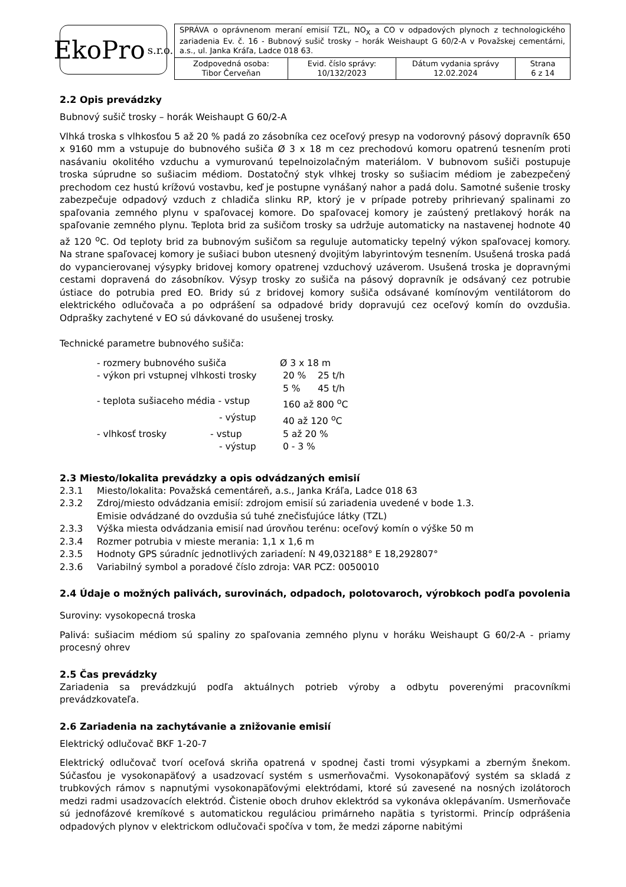EkoPro s.r.o.
| SPRÁVA o oprávnenom meraní emisií TZL, NO<sub>X</sub> a CO v odpadových plynoch z technologického zariadenia Ev. č. 16 - Bubnový sušič trosky – horák Weishaupt G 60/2-A v Považskej cementárni, a.s., ul. Janka Kráľa, Ladce 018 63. | | | |
| Zodpovedná osoba: Tibor Červeňan | Evid. číslo správy: 10/132/2023 | Dátum vydania správy 12.02.2024 | Strana 6 z 14 |
2.2 Opis prevádzky
Bubnový sušič trosky – horák Weishaupt G 60/2-A
Vlhká troska s vlhkosťou 5 až 20 % padá zo zásobníka cez oceľový presyp na vodorovný pásový dopravník 650 x 9160 mm a vstupuje do bubnového sušiča Ø 3 x 18 m cez prechodovú komoru opatrenú tesnením proti nasávaniu okolitého vzduchu a vymurovanú tepelnoizolačným materiálom. V bubnovom sušiči postupuje troska súprudne so sušiacim médiom. Dostatočný styk vlhkej trosky so sušiacim médiom je zabezpečený prechodom cez hustú krížovú vostavbu, keď je postupne vynášaný nahor a padá dolu. Samotné sušenie trosky zabezpečuje odpadový vzduch z chladiča slinku RP, ktorý je v prípade potreby prihrievaný spalinami zo spaľovania zemného plynu v spaľovacej komore. Do spaľovacej komory je zaústený pretlakový horák na spaľovanie zemného plynu. Teplota brid za sušičom trosky sa udržuje automaticky na nastavenej hodnote 40 až 120 <sup>o</sup>C. Od teploty brid za bubnovým sušičom sa reguluje automaticky tepelný výkon spaľovacej komory. Na strane spaľovacej komory je sušiaci bubon utesnený dvojitým labyrintovým tesnením. Usušená troska padá do vypancierovanej výsypky bridovej komory opatrenej vzduchový uzáverom. Usušená troska je dopravnými cestami dopravená do zásobníkov. Výsyp trosky zo sušiča na pásový dopravník je odsávaný cez potrubie ústiace do potrubia pred EO. Bridy sú z bridovej komory sušiča odsávané komínovým ventilátorom do elektrického odlučovača a po odprášení sa odpadové bridy dopravujú cez oceľový komín do ovzdušia. Odprašky zachytené v EO sú dávkované do usušenej trosky.
Technické parametre bubnového sušiča:
- rozmery bubnového sušiča
Ø 3 x 18 m
- výkon pri vstupnej vlhkosti trosky
20 % 25 t/h
5 % 45 t/h
- teplota sušiaceho média - vstup
160 až 800 <sup>o</sup>C
- výstup
40 až 120 <sup>o</sup>C
- vlhkosť trosky - vstup
5 až 20 %
- výstup
0 - 3 %
2.3 Miesto/lokalita prevádzky a opis odvádzaných emisií
2.3.1 Miesto/lokalita: Považská cementáreň, a.s., Janka Kráľa, Ladce 018 63 2.3.2 Zdroj/miesto odvádzania emisií: zdrojom emisií sú zariadenia uvedené v bode 1.3.
Emisie odvádzané do ovzdušia sú tuhé znečisťujúce látky (TZL) 2.3.3 Výška miesta odvádzania emisií nad úrovňou terénu: oceľový komín o výške 50 m 2.3.4 Rozmer potrubia v mieste merania: 1,1 x 1,6 m 2.3.5 Hodnoty GPS súradníc jednotlivých zariadení: N 49,032188° E 18,292807° 2.3.6 Variabilný symbol a poradové číslo zdroja: VAR PCZ: 0050010
2.4 Údaje o možných palivách, surovinách, odpadoch, polotovaroch, výrobkoch podľa povolenia
Suroviny: vysokopecná troska
Palivá: sušiacim médiom sú spaliny zo spaľovania zemného plynu v horáku Weishaupt G 60/2-A - priamy procesný ohrev
2.5 Čas prevádzky
Zariadenia sa prevádzkujú podľa aktuálnych potrieb výroby a odbytu poverenými pracovníkmi prevádzkovateľa.
2.6 Zariadenia na zachytávanie a znižovanie emisií
Elektrický odlučovač BKF 1-20-7
Elektrický odlučovač tvorí oceľová skriňa opatrená v spodnej časti tromi výsypkami a zberným šnekom. Súčasťou je vysokonapäťový a usadzovací systém s usmerňovačmi. Vysokonapäťový systém sa skladá z trubkových rámov s napnutými vysokonapäťovými elektródami, ktoré sú zavesené na nosných izolátoroch medzi radmi usadzovacích elektród. Čistenie oboch druhov eklektród sa vykonáva oklepávaním. Usmerňovače sú jednofázové kremíkové s automatickou reguláciou primárneho napätia s tyristormi. Princíp odprášenia odpadových plynov v elektrickom odlučovači spočíva v tom, že medzi záporne nabitými